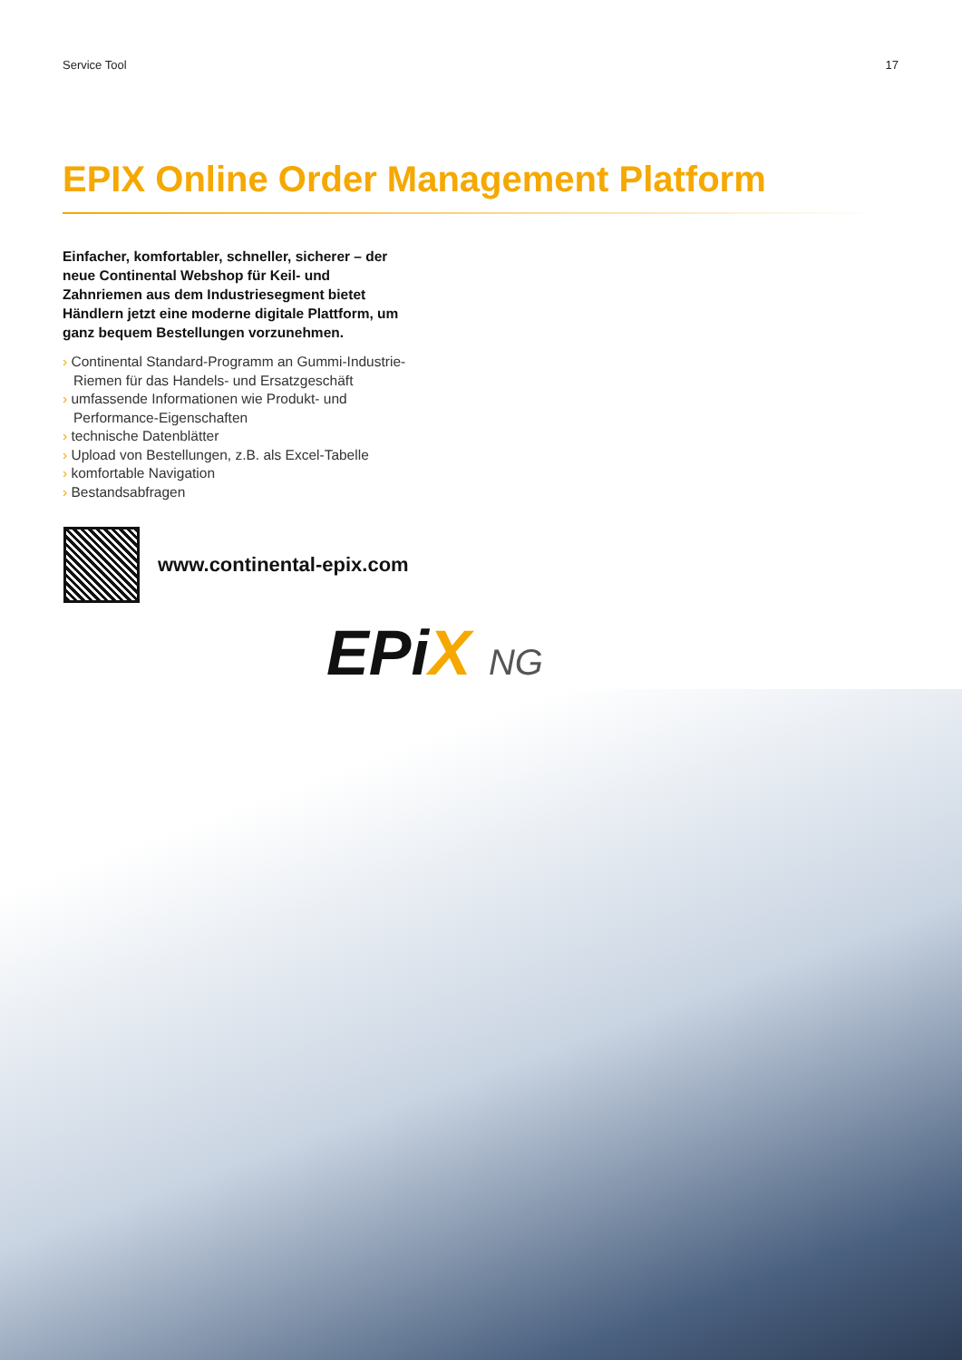Service Tool 17
EPIX Online Order Management Platform
Einfacher, komfortabler, schneller, sicherer – der neue Continental Webshop für Keil- und Zahnriemen aus dem Industriesegment bietet Händlern jetzt eine moderne digitale Plattform, um ganz bequem Bestellungen vorzunehmen.
› Continental Standard-Programm an Gummi-Industrie-Riemen für das Handels- und Ersatzgeschäft
› umfassende Informationen wie Produkt- und Performance-Eigenschaften
› technische Datenblätter
› Upload von Bestellungen, z.B. als Excel-Tabelle
› komfortable Navigation
› Bestandsabfragen
www.continental-epix.com
EPiX NG